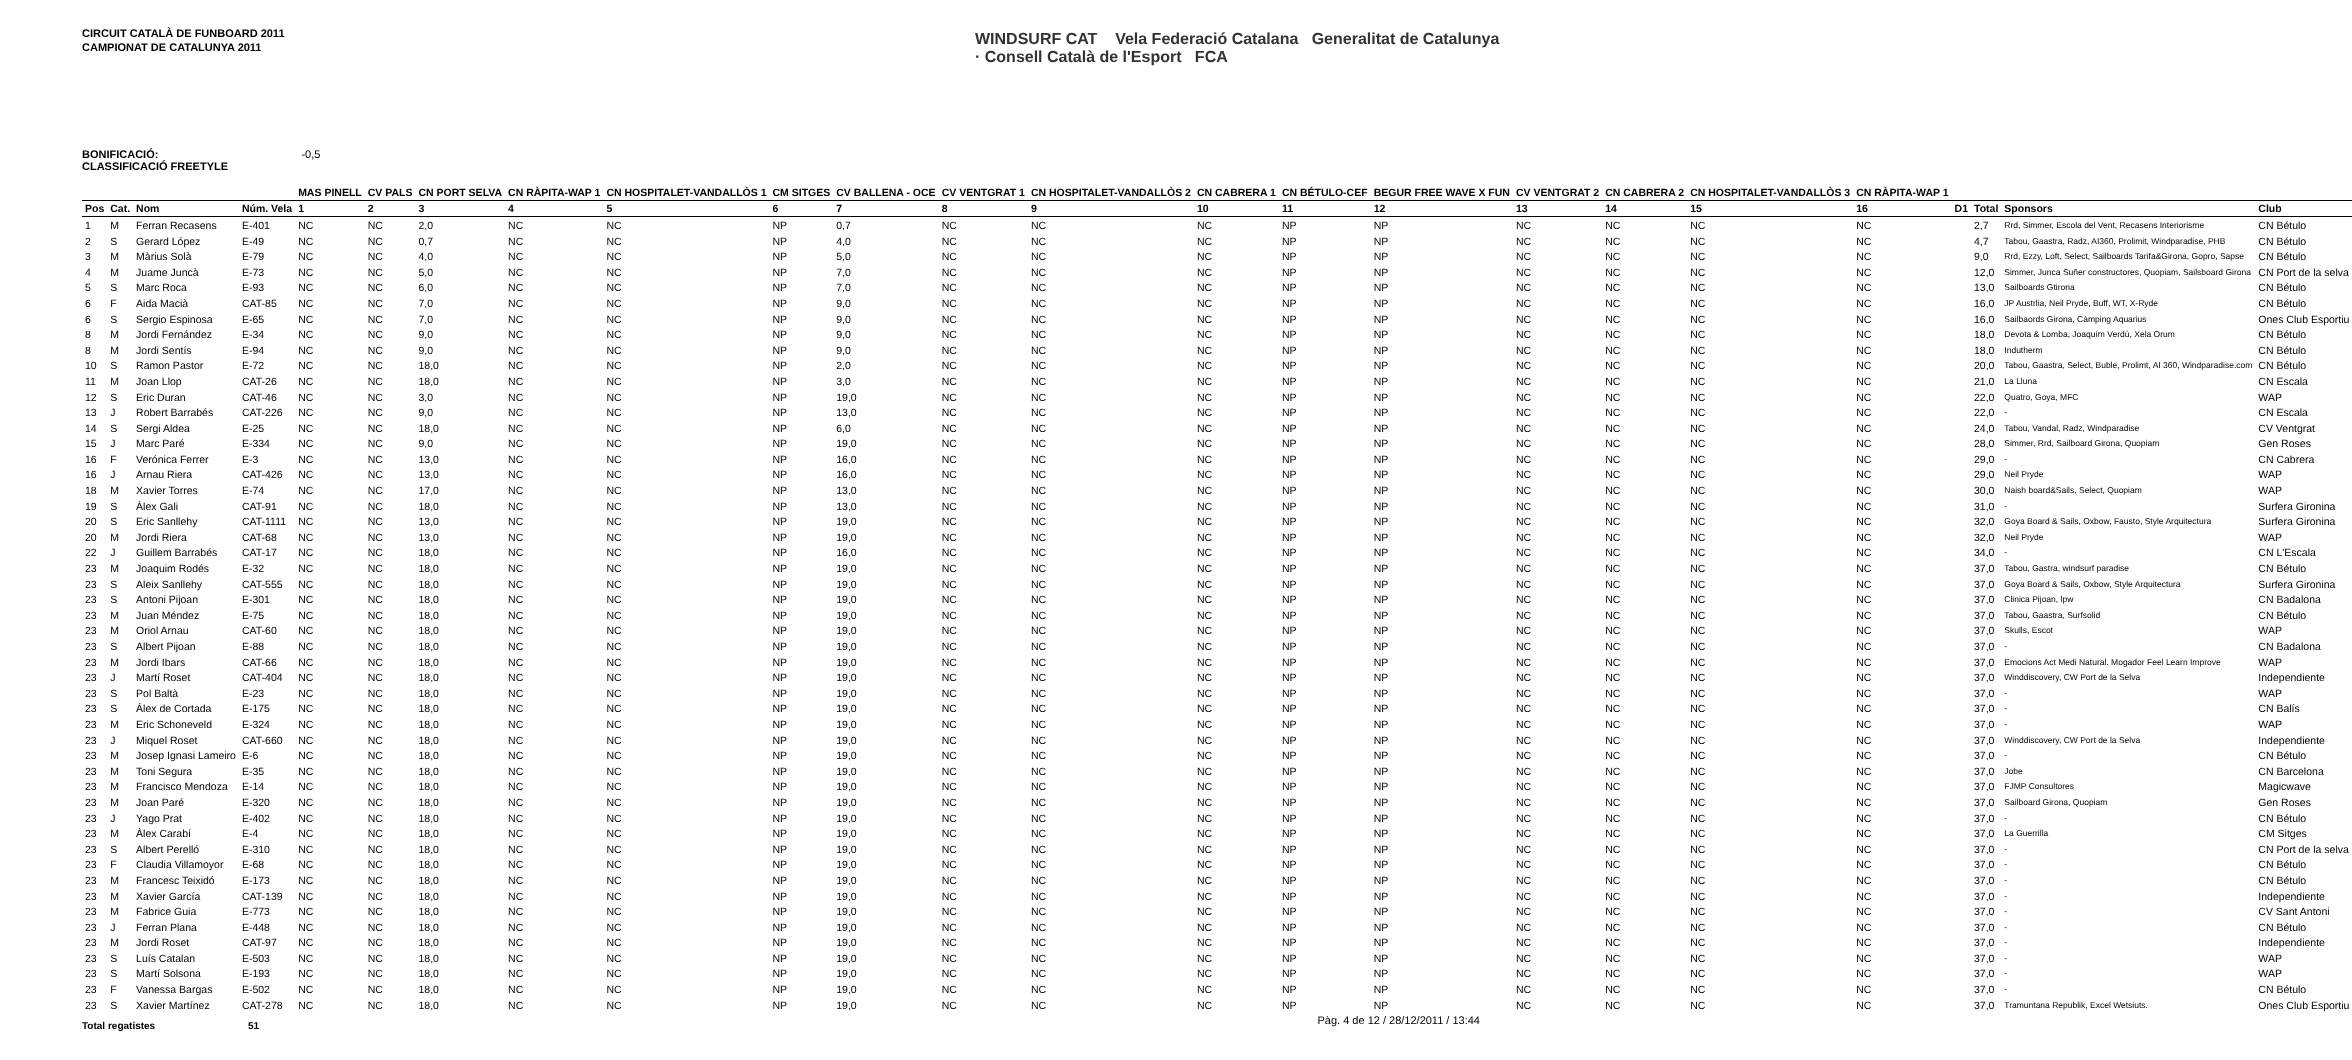CIRCUIT CATALÀ DE FUNBOARD 2011
CAMPIONAT DE CATALUNYA 2011
BONIFICACIÓ: -0,5
CLASSIFICACIÓ FREETYLE
WINDSURF CAT Vela Federació Catalana Generalitat de Catalunya · Consell Català de l'Esport FCA
| | | | | MAS PINELL | CV PALS | CN PORT SELVA | CN RÀPITA-WAP 1 | CN HOSPITALET-VANDALLÒS 1 | CM SITGES | CV BALLENA - OCE | CV VENTGRAT 1 | CN HOSPITALET-VANDALLÒS 2 | CN CABRERA 1 | CN BÉTULO-CEF | BEGUR FREE WAVE X FUN | CV VENTGRAT 2 | CN CABRERA 2 | CN HOSPITALET-VANDALLÒS 3 | CN RÀPITA-WAP 1 | | | | |
| --- | --- | --- | --- | --- | --- | --- | --- | --- | --- | --- | --- | --- | --- | --- | --- | --- | --- | --- | --- | --- | --- | --- | --- |
| Pos | Cat. | Nom | Núm. Vela | 1 | 2 | 3 | 4 | 5 | 6 | 7 | 8 | 9 | 10 | 11 | 12 | 13 | 14 | 15 | 16 | D1 | Total | Sponsors | Club |
| 1 | M | Ferran Recasens | E-401 | NC | NC | 2,0 | NC | NC | NP | 0,7 | NC | NC | NC | NP | NP | NC | NC | NC | NC | | 2,7 | Rrd, Simmer, Escola del Vent, Recasens Interiorisme | CN Bétulo |
| 2 | S | Gerard López | E-49 | NC | NC | 0,7 | NC | NC | NP | 4,0 | NC | NC | NC | NP | NP | NC | NC | NC | NC | | 4,7 | Tabou, Gaastra, Radz, AI360, Prolimit, Windparadise, PHB | CN Bétulo |
| 3 | M | Màrius Solà | E-79 | NC | NC | 4,0 | NC | NC | NP | 5,0 | NC | NC | NC | NP | NP | NC | NC | NC | NC | | 9,0 | Rrd, Ezzy, Loft, Select, Sailboards Tarifa&Girona, Gopro, Sapse | CN Bétulo |
| 4 | M | Juame Juncà | E-73 | NC | NC | 5,0 | NC | NC | NP | 7,0 | NC | NC | NC | NP | NP | NC | NC | NC | NC | | 12,0 | Simmer, Junca Suñer constructores, Quopiam, Sailsboard Girona | CN Port de la selva |
| 5 | S | Marc Roca | E-93 | NC | NC | 6,0 | NC | NC | NP | 7,0 | NC | NC | NC | NP | NP | NC | NC | NC | NC | | 13,0 | Sailboards Gtirona | CN Bétulo |
| 6 | F | Aida Macià | CAT-85 | NC | NC | 7,0 | NC | NC | NP | 9,0 | NC | NC | NC | NP | NP | NC | NC | NC | NC | | 16,0 | JP Austrlia, Neil Pryde, Buff, WT, X-Ryde | CN Bétulo |
| 6 | S | Sergio Espinosa | E-65 | NC | NC | 7,0 | NC | NC | NP | 9,0 | NC | NC | NC | NP | NP | NC | NC | NC | NC | | 16,0 | Sailbaords Girona, Càmping Aquarius | Ones Club Esportiu |
| 8 | M | Jordi Fernández | E-34 | NC | NC | 9,0 | NC | NC | NP | 9,0 | NC | NC | NC | NP | NP | NC | NC | NC | NC | | 18,0 | Devota & Lomba, Joaquím Verdú, Xela Orum | CN Bétulo |
| 8 | M | Jordi Sentís | E-94 | NC | NC | 9,0 | NC | NC | NP | 9,0 | NC | NC | NC | NP | NP | NC | NC | NC | NC | | 18,0 | Indutherm | CN Bétulo |
| 10 | S | Ramon Pastor | E-72 | NC | NC | 18,0 | NC | NC | NP | 2,0 | NC | NC | NC | NP | NP | NC | NC | NC | NC | | 20,0 | Tabou, Gaastra, Select, Buble, Prolimt, AI 360, Windparadise.com | CN Bétulo |
| 11 | M | Joan Llop | CAT-26 | NC | NC | 18,0 | NC | NC | NP | 3,0 | NC | NC | NC | NP | NP | NC | NC | NC | NC | | 21,0 | La Lluna | CN Escala |
| 12 | S | Eric Duran | CAT-46 | NC | NC | 3,0 | NC | NC | NP | 19,0 | NC | NC | NC | NP | NP | NC | NC | NC | NC | | 22,0 | Quatro, Goya, MFC | WAP |
| 13 | J | Robert Barrabés | CAT-226 | NC | NC | 9,0 | NC | NC | NP | 13,0 | NC | NC | NC | NP | NP | NC | NC | NC | NC | | 22,0 | - | CN Escala |
| 14 | S | Sergi Aldea | E-25 | NC | NC | 18,0 | NC | NC | NP | 6,0 | NC | NC | NC | NP | NP | NC | NC | NC | NC | | 24,0 | Tabou, Vandal, Radz, Windparadise | CV Ventgrat |
| 15 | J | Marc Paré | E-334 | NC | NC | 9,0 | NC | NC | NP | 19,0 | NC | NC | NC | NP | NP | NC | NC | NC | NC | | 28,0 | Simmer, Rrd, Sailboard Girona, Quopiam | Gen Roses |
| 16 | F | Verónica Ferrer | E-3 | NC | NC | 13,0 | NC | NC | NP | 16,0 | NC | NC | NC | NP | NP | NC | NC | NC | NC | | 29,0 | - | CN Cabrera |
| 16 | J | Arnau Riera | CAT-426 | NC | NC | 13,0 | NC | NC | NP | 16,0 | NC | NC | NC | NP | NP | NC | NC | NC | NC | | 29,0 | Neil Pryde | WAP |
| 18 | M | Xavier Torres | E-74 | NC | NC | 17,0 | NC | NC | NP | 13,0 | NC | NC | NC | NP | NP | NC | NC | NC | NC | | 30,0 | Naish board&Sails, Select, Quopiam | WAP |
| 19 | S | Àlex Gali | CAT-91 | NC | NC | 18,0 | NC | NC | NP | 13,0 | NC | NC | NC | NP | NP | NC | NC | NC | NC | | 31,0 | - | Surfera Gironina |
| 20 | S | Eric Sanllehy | CAT-1111 | NC | NC | 13,0 | NC | NC | NP | 19,0 | NC | NC | NC | NP | NP | NC | NC | NC | NC | | 32,0 | Goya Board & Sails, Oxbow, Fausto, Style Arquitectura | Surfera Gironina |
| 20 | M | Jordi Riera | CAT-68 | NC | NC | 13,0 | NC | NC | NP | 19,0 | NC | NC | NC | NP | NP | NC | NC | NC | NC | | 32,0 | Neil Pryde | WAP |
| 22 | J | Guillem Barrabés | CAT-17 | NC | NC | 18,0 | NC | NC | NP | 16,0 | NC | NC | NC | NP | NP | NC | NC | NC | NC | | 34,0 | - | CN L'Escala |
| 23 | M | Joaquim Rodés | E-32 | NC | NC | 18,0 | NC | NC | NP | 19,0 | NC | NC | NC | NP | NP | NC | NC | NC | NC | | 37,0 | Tabou, Gastra, windsurf paradise | CN Bétulo |
| 23 | S | Aleix Sanllehy | CAT-555 | NC | NC | 18,0 | NC | NC | NP | 19,0 | NC | NC | NC | NP | NP | NC | NC | NC | NC | | 37,0 | Goya Board & Sails, Oxbow, Style Arquitectura | Surfera Gironina |
| 23 | S | Antoni Pijoan | E-301 | NC | NC | 18,0 | NC | NC | NP | 19,0 | NC | NC | NC | NP | NP | NC | NC | NC | NC | | 37,0 | Clinica Pijoan, lpw | CN Badalona |
| 23 | M | Juan Méndez | E-75 | NC | NC | 18,0 | NC | NC | NP | 19,0 | NC | NC | NC | NP | NP | NC | NC | NC | NC | | 37,0 | Tabou, Gaastra, Surfsolid | CN Bétulo |
| 23 | M | Oriol Arnau | CAT-60 | NC | NC | 18,0 | NC | NC | NP | 19,0 | NC | NC | NC | NP | NP | NC | NC | NC | NC | | 37,0 | Skulls, Escot | WAP |
| 23 | S | Albert Pijoan | E-88 | NC | NC | 18,0 | NC | NC | NP | 19,0 | NC | NC | NC | NP | NP | NC | NC | NC | NC | | 37,0 | - | CN Badalona |
| 23 | M | Jordi Ibars | CAT-66 | NC | NC | 18,0 | NC | NC | NP | 19,0 | NC | NC | NC | NP | NP | NC | NC | NC | NC | | 37,0 | Emocions Act Medi Natural. Mogador Feel Learn Improve | WAP |
| 23 | J | Martí Roset | CAT-404 | NC | NC | 18,0 | NC | NC | NP | 19,0 | NC | NC | NC | NP | NP | NC | NC | NC | NC | | 37,0 | Winddiscovery, CW Port de la Selva | Independiente |
| 23 | S | Pol Baltà | E-23 | NC | NC | 18,0 | NC | NC | NP | 19,0 | NC | NC | NC | NP | NP | NC | NC | NC | NC | | 37,0 | - | WAP |
| 23 | S | Álex de Cortada | E-175 | NC | NC | 18,0 | NC | NC | NP | 19,0 | NC | NC | NC | NP | NP | NC | NC | NC | NC | | 37,0 | - | CN Balís |
| 23 | M | Eric Schoneveld | E-324 | NC | NC | 18,0 | NC | NC | NP | 19,0 | NC | NC | NC | NP | NP | NC | NC | NC | NC | | 37,0 | - | WAP |
| 23 | J | Miquel Roset | CAT-660 | NC | NC | 18,0 | NC | NC | NP | 19,0 | NC | NC | NC | NP | NP | NC | NC | NC | NC | | 37,0 | Winddiscovery, CW Port de la Selva | Independiente |
| 23 | M | Josep Ignasi Lameiro | E-6 | NC | NC | 18,0 | NC | NC | NP | 19,0 | NC | NC | NC | NP | NP | NC | NC | NC | NC | | 37,0 | - | CN Bétulo |
| 23 | M | Toni Segura | E-35 | NC | NC | 18,0 | NC | NC | NP | 19,0 | NC | NC | NC | NP | NP | NC | NC | NC | NC | | 37,0 | Jobe | CN Barcelona |
| 23 | M | Francisco Mendoza | E-14 | NC | NC | 18,0 | NC | NC | NP | 19,0 | NC | NC | NC | NP | NP | NC | NC | NC | NC | | 37,0 | FJMP Consultores | Magicwave |
| 23 | M | Joan Paré | E-320 | NC | NC | 18,0 | NC | NC | NP | 19,0 | NC | NC | NC | NP | NP | NC | NC | NC | NC | | 37,0 | Sailboard Girona, Quopiam | Gen Roses |
| 23 | J | Yago Prat | E-402 | NC | NC | 18,0 | NC | NC | NP | 19,0 | NC | NC | NC | NP | NP | NC | NC | NC | NC | | 37,0 | - | CN Bétulo |
| 23 | M | Àlex Carabí | E-4 | NC | NC | 18,0 | NC | NC | NP | 19,0 | NC | NC | NC | NP | NP | NC | NC | NC | NC | | 37,0 | La Guerrilla | CM Sitges |
| 23 | S | Albert Perelló | E-310 | NC | NC | 18,0 | NC | NC | NP | 19,0 | NC | NC | NC | NP | NP | NC | NC | NC | NC | | 37,0 | - | CN Port de la selva |
| 23 | F | Claudia Villamoyor | E-68 | NC | NC | 18,0 | NC | NC | NP | 19,0 | NC | NC | NC | NP | NP | NC | NC | NC | NC | | 37,0 | - | CN Bétulo |
| 23 | M | Francesc Teixidó | E-173 | NC | NC | 18,0 | NC | NC | NP | 19,0 | NC | NC | NC | NP | NP | NC | NC | NC | NC | | 37,0 | - | CN Bétulo |
| 23 | M | Xavier García | CAT-139 | NC | NC | 18,0 | NC | NC | NP | 19,0 | NC | NC | NC | NP | NP | NC | NC | NC | NC | | 37,0 | - | Independiente |
| 23 | M | Fabrice Guia | E-773 | NC | NC | 18,0 | NC | NC | NP | 19,0 | NC | NC | NC | NP | NP | NC | NC | NC | NC | | 37,0 | - | CV Sant Antoni |
| 23 | J | Ferran Plana | E-448 | NC | NC | 18,0 | NC | NC | NP | 19,0 | NC | NC | NC | NP | NP | NC | NC | NC | NC | | 37,0 | - | CN Bétulo |
| 23 | M | Jordi Roset | CAT-97 | NC | NC | 18,0 | NC | NC | NP | 19,0 | NC | NC | NC | NP | NP | NC | NC | NC | NC | | 37,0 | - | Independiente |
| 23 | S | Luís Catalan | E-503 | NC | NC | 18,0 | NC | NC | NP | 19,0 | NC | NC | NC | NP | NP | NC | NC | NC | NC | | 37,0 | - | WAP |
| 23 | S | Martí Solsona | E-193 | NC | NC | 18,0 | NC | NC | NP | 19,0 | NC | NC | NC | NP | NP | NC | NC | NC | NC | | 37,0 | - | WAP |
| 23 | F | Vanessa Bargas | E-502 | NC | NC | 18,0 | NC | NC | NP | 19,0 | NC | NC | NC | NP | NP | NC | NC | NC | NC | | 37,0 | - | CN Bétulo |
| 23 | S | Xavier Martínez | CAT-278 | NC | NC | 18,0 | NC | NC | NP | 19,0 | NC | NC | NC | NP | NP | NC | NC | NC | NC | | 37,0 | Tramuntana Republik, Excel Wetsiuts. | Ones Club Esportiu |
Total regatistes 51
Pàg. 4 de 12 / 28/12/2011 / 13:44